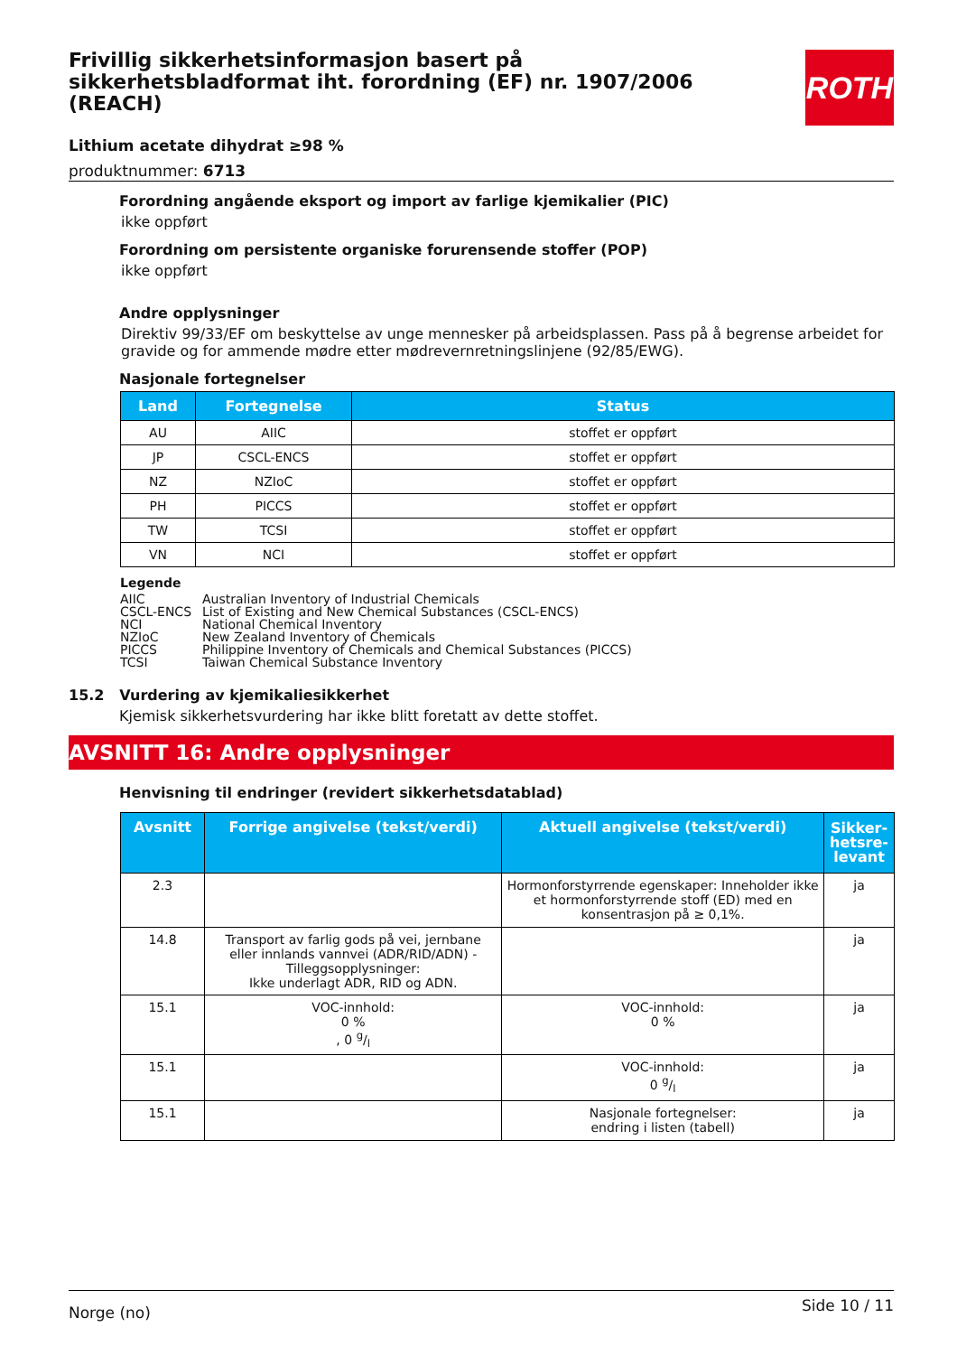ROTH
Frivillig sikkerhetsinformasjon basert på sikkerhetsbladformat iht. forordning (EF) nr. 1907/2006 (REACH)
Lithium acetate dihydrat ≥98 %
produktnummer: 6713
Forordning angående eksport og import av farlige kjemikalier (PIC)
ikke oppført
Forordning om persistente organiske forurensende stoffer (POP)
ikke oppført
Andre opplysninger
Direktiv 99/33/EF om beskyttelse av unge mennesker på arbeidsplassen. Pass på å begrense arbeidet for gravide og for ammende mødre etter mødrevernretningslinjene (92/85/EWG).
Nasjonale fortegnelser
| Land | Fortegnelse | Status |
| --- | --- | --- |
| AU | AIIC | stoffet er oppført |
| JP | CSCL-ENCS | stoffet er oppført |
| NZ | NZIoC | stoffet er oppført |
| PH | PICCS | stoffet er oppført |
| TW | TCSI | stoffet er oppført |
| VN | NCI | stoffet er oppført |
Legende
| AIIC | Australian Inventory of Industrial Chemicals |
| CSCL-ENCS | List of Existing and New Chemical Substances (CSCL-ENCS) |
| NCI | National Chemical Inventory |
| NZIoC | New Zealand Inventory of Chemicals |
| PICCS | Philippine Inventory of Chemicals and Chemical Substances (PICCS) |
| TCSI | Taiwan Chemical Substance Inventory |
15.2 Vurdering av kjemikaliesikkerhet
Kjemisk sikkerhetsvurdering har ikke blitt foretatt av dette stoffet.
AVSNITT 16: Andre opplysninger
Henvisning til endringer (revidert sikkerhetsdatablad)
| Avsnitt | Forrige angivelse (tekst/verdi) | Aktuell angivelse (tekst/verdi) | Sikker-hetsre-levant |
| --- | --- | --- | --- |
| 2.3 | | Hormonforstyrrende egenskaper: Inneholder ikke et hormonforstyrrende stoff (ED) med en konsentrasjon på ≥ 0,1%. | ja |
| 14.8 | Transport av farlig gods på vei, jernbane eller innlands vannvei (ADR/RID/ADN) - Tilleggsopplysninger: Ikke underlagt ADR, RID og ADN. | | ja |
| 15.1 | VOC-innhold: 0 % , 0 g/l | VOC-innhold: 0 % | ja |
| 15.1 | | VOC-innhold: 0 g/l | ja |
| 15.1 | | Nasjonale fortegnelser: endring i listen (tabell) | ja |
Norge (no) Side 10 / 11